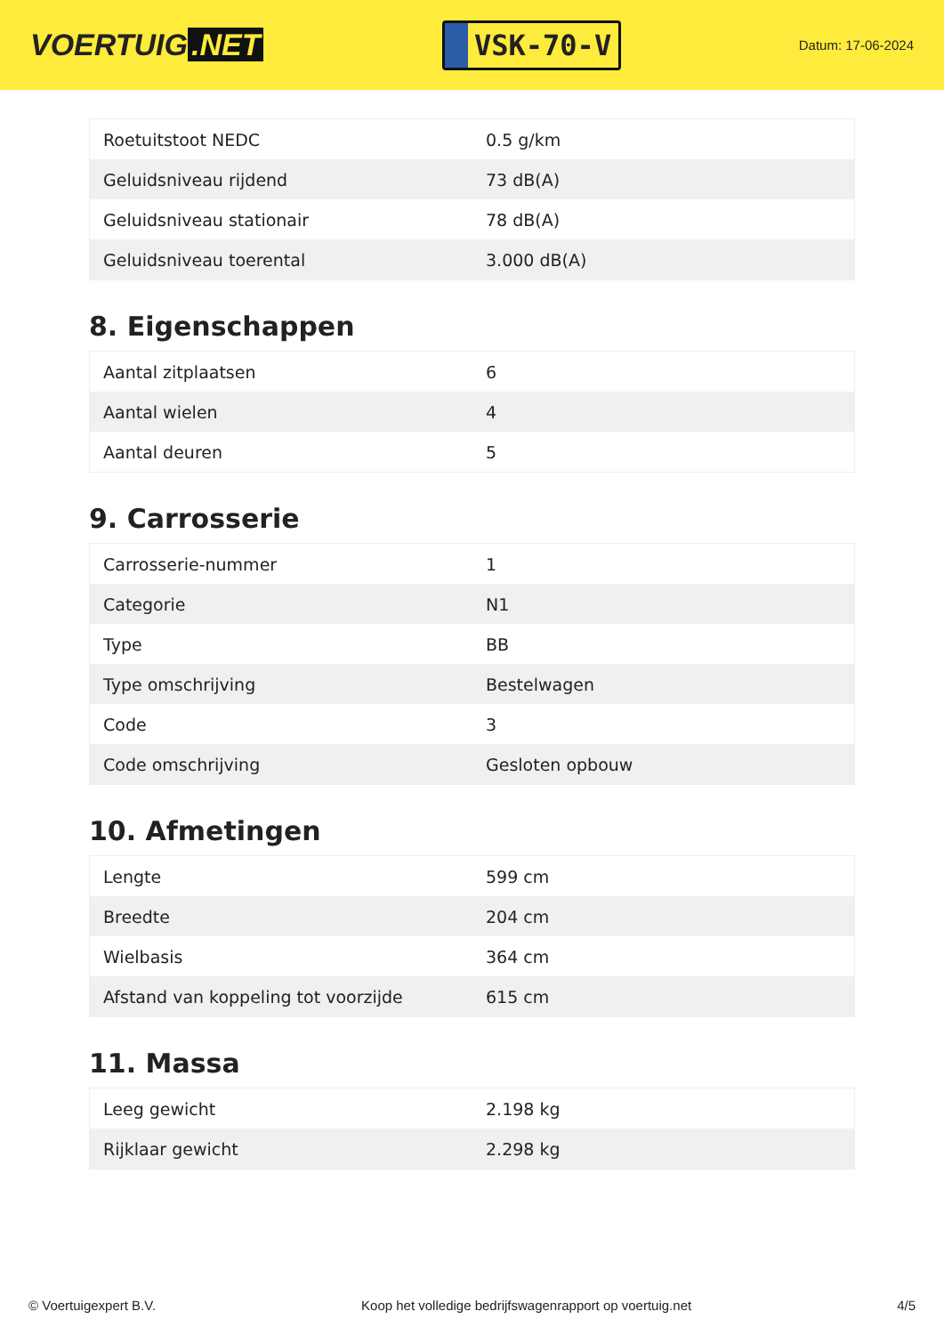VOERTUIG.NET
VSK-70-V
Datum: 17-06-2024
| Roetuitstoot NEDC | 0.5 g/km |
| Geluidsniveau rijdend | 73 dB(A) |
| Geluidsniveau stationair | 78 dB(A) |
| Geluidsniveau toerental | 3.000 dB(A) |
8. Eigenschappen
| Aantal zitplaatsen | 6 |
| Aantal wielen | 4 |
| Aantal deuren | 5 |
9. Carrosserie
| Carrosserie-nummer | 1 |
| Categorie | N1 |
| Type | BB |
| Type omschrijving | Bestelwagen |
| Code | 3 |
| Code omschrijving | Gesloten opbouw |
10. Afmetingen
| Lengte | 599 cm |
| Breedte | 204 cm |
| Wielbasis | 364 cm |
| Afstand van koppeling tot voorzijde | 615 cm |
11. Massa
| Leeg gewicht | 2.198 kg |
| Rijklaar gewicht | 2.298 kg |
© Voertuigexpert B.V. Koop het volledige bedrijfswagenrapport op voertuig.net 4/5